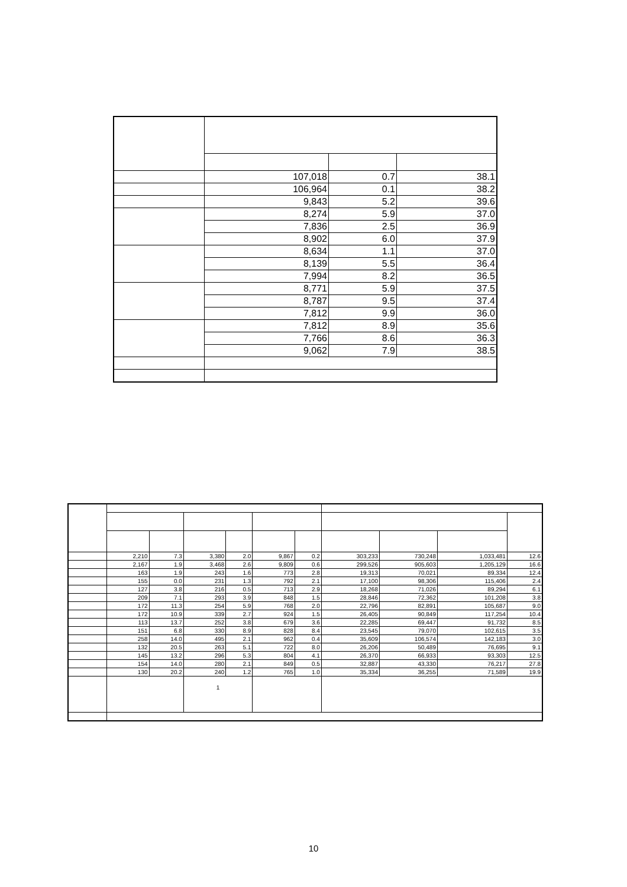| | 107,018 | 0.7 | 38.1 |
| | 106,964 | 0.1 | 38.2 |
| | 9,843 | 5.2 | 39.6 |
| | 8,274 | 5.9 | 37.0 |
| | 7,836 | 2.5 | 36.9 |
| | 8,902 | 6.0 | 37.9 |
| | 8,634 | 1.1 | 37.0 |
| | 8,139 | 5.5 | 36.4 |
| | 7,994 | 8.2 | 36.5 |
| | 8,771 | 5.9 | 37.5 |
| | 8,787 | 9.5 | 37.4 |
| | 7,812 | 9.9 | 36.0 |
| | 7,812 | 8.9 | 35.6 |
| | 7,766 | 8.6 | 36.3 |
| | 9,062 | 7.9 | 38.5 |
| | 2,210 | 7.3 | 3,380 | 2.0 | 9,867 | 0.2 | 303,233 | 730,248 | 1,033,481 | 12.6 |
| | 2,167 | 1.9 | 3,468 | 2.6 | 9,809 | 0.6 | 299,526 | 905,603 | 1,205,129 | 16.6 |
| | 163 | 1.9 | 243 | 1.6 | 773 | 2.8 | 19,313 | 70,021 | 89,334 | 12.4 |
| | 155 | 0.0 | 231 | 1.3 | 792 | 2.1 | 17,100 | 98,306 | 115,406 | 2.4 |
| | 127 | 3.8 | 216 | 0.5 | 713 | 2.9 | 18,268 | 71,026 | 89,294 | 6.1 |
| | 209 | 7.1 | 293 | 3.9 | 848 | 1.5 | 28,846 | 72,362 | 101,208 | 3.8 |
| | 172 | 11.3 | 254 | 5.9 | 768 | 2.0 | 22,796 | 82,891 | 105,687 | 9.0 |
| | 172 | 10.9 | 339 | 2.7 | 924 | 1.5 | 26,405 | 90,849 | 117,254 | 10.4 |
| | 113 | 13.7 | 252 | 3.8 | 679 | 3.6 | 22,285 | 69,447 | 91,732 | 8.5 |
| | 151 | 6.8 | 330 | 8.9 | 828 | 8.4 | 23,545 | 79,070 | 102,615 | 3.5 |
| | 258 | 14.0 | 495 | 2.1 | 962 | 0.4 | 35,609 | 106,574 | 142,183 | 3.0 |
| | 132 | 20.5 | 263 | 5.1 | 722 | 8.0 | 26,206 | 50,489 | 76,695 | 9.1 |
| | 145 | 13.2 | 296 | 5.3 | 804 | 4.1 | 26,370 | 66,933 | 93,303 | 12.5 |
| | 154 | 14.0 | 280 | 2.1 | 849 | 0.5 | 32,887 | 43,330 | 76,217 | 27.8 |
| | 130 | 20.2 | 240 | 1.2 | 765 | 1.0 | 35,334 | 36,255 | 71,589 | 19.9 |
| | | | 1 | | | | | | | |
10